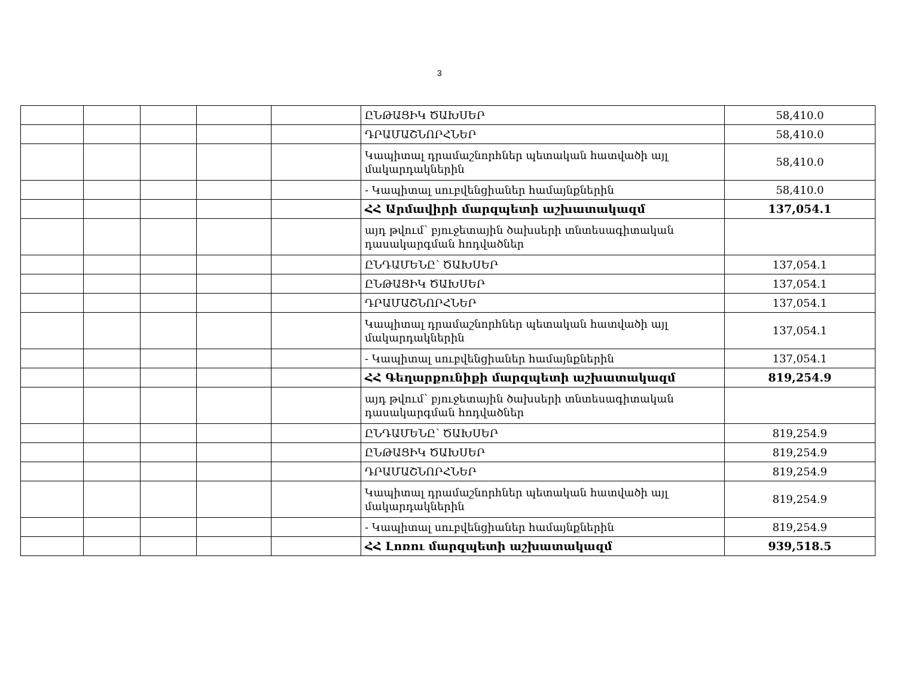3
| | | | | | ԸՆԹԱՑԻԿ ԾԱԽՍԵՐ | 58,410.0 |
| | | | | | ԴՐԱՄԱՇՆՈՐՀՆԵՐ | 58,410.0 |
| | | | | | Կապիտալ դրամաշնորհներ պետական հատվածի այլ մակարդակներին | 58,410.0 |
| | | | | | - Կապիտալ սուբվենցիաներ համայնքներին | 58,410.0 |
| | | | | | ՀՀ Արմավիրի մարզպետի աշխատակազմ | 137,054.1 |
| | | | | | այդ թվում՝ բյուջետային ծախսերի տնտեսագիտական դասակարգման հոդվածներ | |
| | | | | | ԸՆԴԱՄԵՆԸ՝ ԾԱԽՍԵՐ | 137,054.1 |
| | | | | | ԸՆԹԱՑԻԿ ԾԱԽՍԵՐ | 137,054.1 |
| | | | | | ԴՐԱՄԱՇՆՈՐՀՆԵՐ | 137,054.1 |
| | | | | | Կապիտալ դրամաշնորհներ պետական հատվածի այլ մակարդակներին | 137,054.1 |
| | | | | | - Կապիտալ սուբվենցիաներ համայնքներին | 137,054.1 |
| | | | | | ՀՀ Գեղարքունիքի մարզպետի աշխատակազմ | 819,254.9 |
| | | | | | այդ թվում՝ բյուջետային ծախսերի տնտեսագիտական դասակարգման հոդվածներ | |
| | | | | | ԸՆԴԱՄԵՆԸ՝ ԾԱԽՍԵՐ | 819,254.9 |
| | | | | | ԸՆԹԱՑԻԿ ԾԱԽՍԵՐ | 819,254.9 |
| | | | | | ԴՐԱՄԱՇՆՈՐՀՆԵՐ | 819,254.9 |
| | | | | | Կապիտալ դրամաշնորհներ պետական հատվածի այլ մակարդակներին | 819,254.9 |
| | | | | | - Կապիտալ սուբվենցիաներ համայնքներին | 819,254.9 |
| | | | | | ՀՀ Լոռու մարզպետի աշխատակազմ | 939,518.5 |